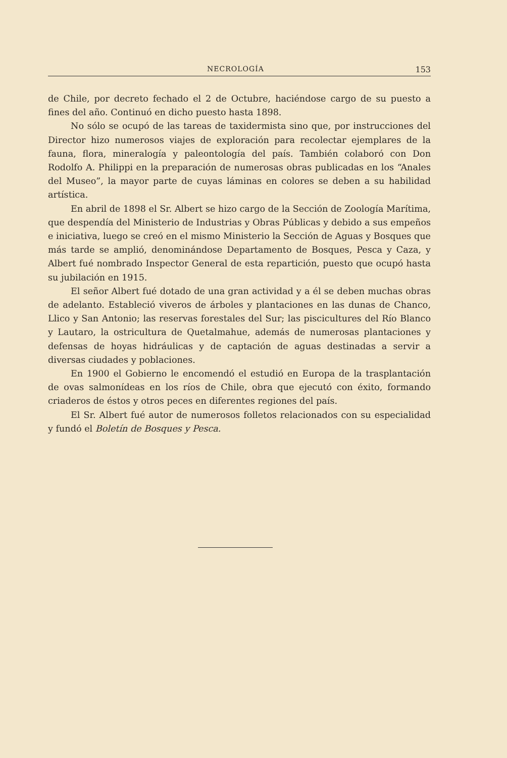NECROLOGÍA 153
de Chile, por decreto fechado el 2 de Octubre, haciéndose cargo de su puesto a fines del año. Continuó en dicho puesto hasta 1898.
No sólo se ocupó de las tareas de taxidermista sino que, por instrucciones del Director hizo numerosos viajes de exploración para recolectar ejemplares de la fauna, flora, mineralogía y paleontología del país. También colaboró con Don Rodolfo A. Philippi en la preparación de numerosas obras publicadas en los “Anales del Museo”, la mayor parte de cuyas láminas en colores se deben a su habilidad artística.
En abril de 1898 el Sr. Albert se hizo cargo de la Sección de Zoología Marítima, que despendía del Ministerio de Industrias y Obras Públicas y debido a sus empeños e iniciativa, luego se creó en el mismo Ministerio la Sección de Aguas y Bosques que más tarde se amplió, denominándose Departamento de Bosques, Pesca y Caza, y Albert fué nombrado Inspector General de esta repartición, puesto que ocupó hasta su jubilación en 1915.
El señor Albert fué dotado de una gran actividad y a él se deben muchas obras de adelanto. Estableció viveros de árboles y plantaciones en las dunas de Chanco, Llico y San Antonio; las reservas forestales del Sur; las piscicultures del Río Blanco y Lautaro, la ostricultura de Quetalmahue, además de numerosas plantaciones y defensas de hoyas hidráulicas y de captación de aguas destinadas a servir a diversas ciudades y poblaciones.
En 1900 el Gobierno le encomendó el estudió en Europa de la trasplantación de ovas salmonídeas en los ríos de Chile, obra que ejecutó con éxito, formando criaderos de éstos y otros peces en diferentes regiones del país.
El Sr. Albert fué autor de numerosos folletos relacionados con su especialidad y fundó el Boletín de Bosques y Pesca.